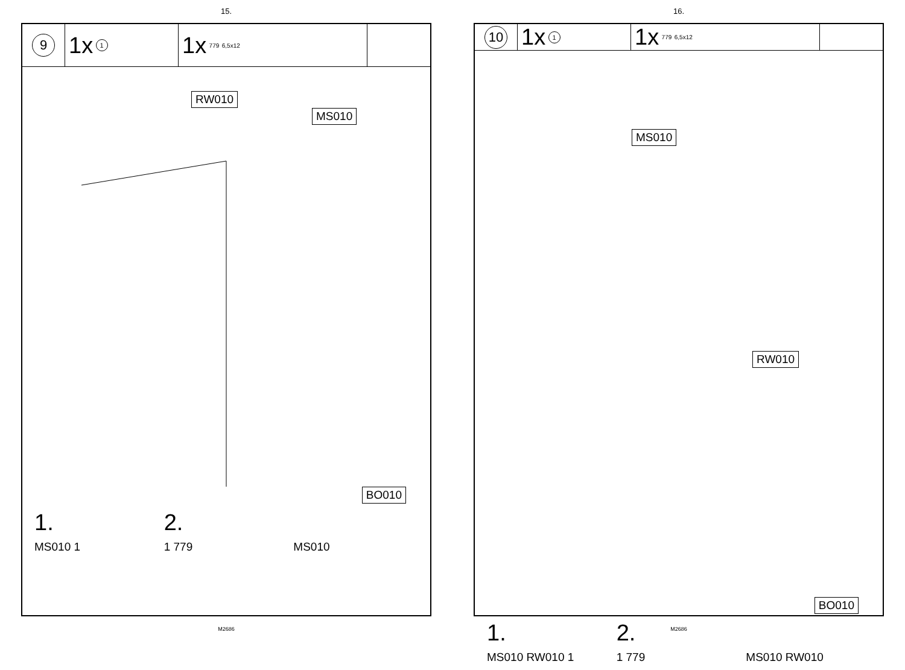15.
9
1x 1
1x 779 6,5x12
RW010 MS010
BO010
1. 2. MS010 1 1 779 MS010
M2686
16.
10
1x 1
1x 779 6,5x12
MS010
RW010
BO010
1. 2. MS010 RW010 1 1 779 MS010 RW010
M2686